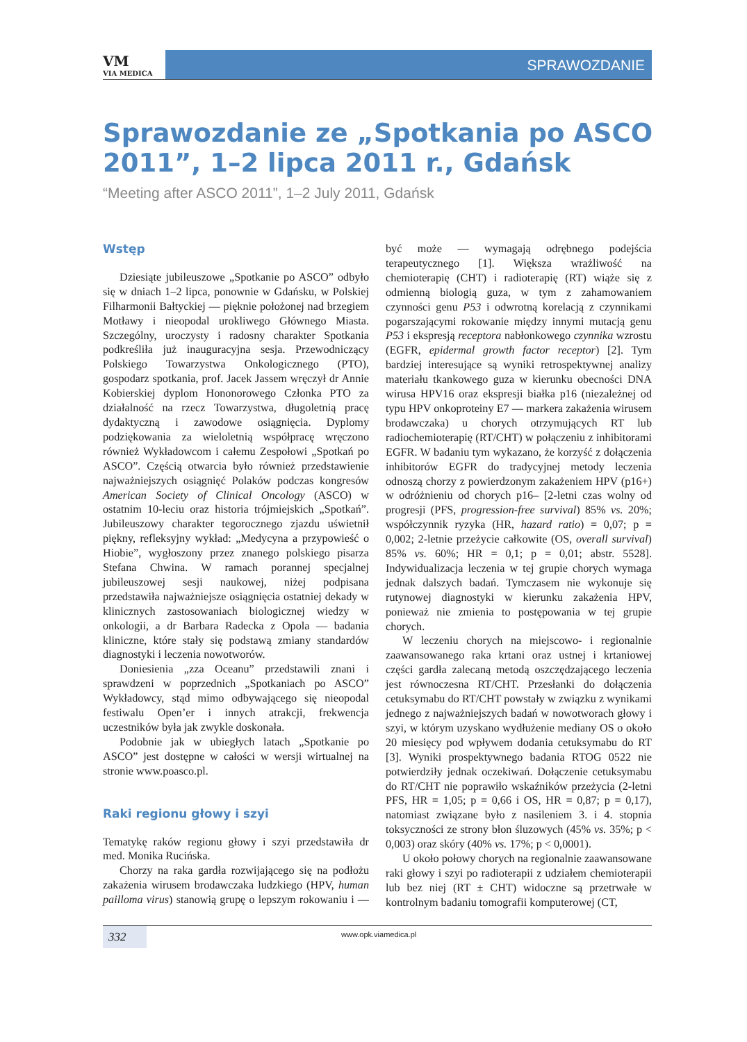VM
VIA MEDICA
SPRAWOZDANIE
Sprawozdanie ze „Spotkania po ASCO 2011”, 1–2 lipca 2011 r., Gdańsk
“Meeting after ASCO 2011”, 1–2 July 2011, Gdańsk
Wstęp
Dziesiąte jubileuszowe „Spotkanie po ASCO” odbyło się w dniach 1–2 lipca, ponownie w Gdańsku, w Polskiej Filharmonii Bałtyckiej — pięknie położonej nad brzegiem Motławy i nieopodal urokliwego Głównego Miasta. Szczególny, uroczysty i radosny charakter Spotkania podkreśliła już inauguracyjna sesja. Przewodniczący Polskiego Towarzystwa Onkologicznego (PTO), gospodarz spotkania, prof. Jacek Jassem wręczył dr Annie Kobierskiej dyplom Hononorowego Członka PTO za działalność na rzecz Towarzystwa, długoletnią pracę dydaktyczną i zawodowe osiągnięcia. Dyplomy podziękowania za wieloletnią współpracę wręczono również Wykładowcom i całemu Zespołowi „Spotkań po ASCO”. Częścią otwarcia było również przedstawienie najważniejszych osiągnięć Polaków podczas kongresów American Society of Clinical Oncology (ASCO) w ostatnim 10-leciu oraz historia trójmiejskich „Spotkań”. Jubileuszowy charakter tegorocznego zjazdu uświetnił piękny, refleksyjny wykład: „Medycyna a przypowieść o Hiobie”, wygłoszony przez znanego polskiego pisarza Stefana Chwina. W ramach porannej specjalnej jubileuszowej sesji naukowej, niżej podpisana przedstawiła najważniejsze osiągnięcia ostatniej dekady w klinicznych zastosowaniach biologicznej wiedzy w onkologii, a dr Barbara Radecka z Opola — badania kliniczne, które stały się podstawą zmiany standardów diagnostyki i leczenia nowotworów.
Doniesienia „zza Oceanu” przedstawili znani i sprawdzeni w poprzednich „Spotkaniach po ASCO” Wykładowcy, stąd mimo odbywającego się nieopodal festiwalu Open’er i innych atrakcji, frekwencja uczestników była jak zwykle doskonała.
Podobnie jak w ubiegłych latach „Spotkanie po ASCO” jest dostępne w całości w wersji wirtualnej na stronie www.poasco.pl.
Raki regionu głowy i szyi
Tematykę raków regionu głowy i szyi przedstawiła dr med. Monika Rucińska.
Chorzy na raka gardła rozwijającego się na podłożu zakażenia wirusem brodawczaka ludzkiego (HPV, human pailloma virus) stanowią grupę o lepszym rokowaniu i — być może — wymagają odrębnego podejścia terapeutycznego [1]. Większa wrażliwość na chemioterapię (CHT) i radioterapię (RT) wiąże się z odmienną biologią guza, w tym z zahamowaniem czynności genu P53 i odwrotną korelacją z czynnikami pogarszającymi rokowanie między innymi mutacją genu P53 i ekspresją receptora nabłonkowego czynnika wzrostu (EGFR, epidermal growth factor receptor) [2]. Tym bardziej interesujące są wyniki retrospektywnej analizy materiału tkankowego guza w kierunku obecności DNA wirusa HPV16 oraz ekspresji białka p16 (niezależnej od typu HPV onkoproteiny E7 — markera zakażenia wirusem brodawczaka) u chorych otrzymujących RT lub radiochemioterapię (RT/CHT) w połączeniu z inhibitorami EGFR. W badaniu tym wykazano, że korzyść z dołączenia inhibitorów EGFR do tradycyjnej metody leczenia odnoszą chorzy z powierdzonym zakażeniem HPV (p16+) w odróżnieniu od chorych p16– [2-letni czas wolny od progresji (PFS, progression-free survival) 85% vs. 20%; współczynnik ryzyka (HR, hazard ratio) = 0,07; p = 0,002; 2-letnie przeżycie całkowite (OS, overall survival) 85% vs. 60%; HR = 0,1; p = 0,01; abstr. 5528]. Indywidualizacja leczenia w tej grupie chorych wymaga jednak dalszych badań. Tymczasem nie wykonuje się rutynowej diagnostyki w kierunku zakażenia HPV, ponieważ nie zmienia to postępowania w tej grupie chorych.
W leczeniu chorych na miejscowo- i regionalnie zaawansowanego raka krtani oraz ustnej i krtaniowej części gardła zalecaną metodą oszczędzającego leczenia jest równoczesna RT/CHT. Przesłanki do dołączenia cetuksymabu do RT/CHT powstały w związku z wynikami jednego z najważniejszych badań w nowotworach głowy i szyi, w którym uzyskano wydłużenie mediany OS o około 20 miesięcy pod wpływem dodania cetuksymabu do RT [3]. Wyniki prospektywnego badania RTOG 0522 nie potwierdziły jednak oczekiwań. Dołączenie cetuksymabu do RT/CHT nie poprawiło wskaźników przeżycia (2-letni PFS, HR = 1,05; p = 0,66 i OS, HR = 0,87; p = 0,17), natomiast związane było z nasileniem 3. i 4. stopnia toksyczności ze strony błon śluzowych (45% vs. 35%; p < 0,003) oraz skóry (40% vs. 17%; p < 0,0001).
U około połowy chorych na regionalnie zaawansowane raki głowy i szyi po radioterapii z udziałem chemioterapii lub bez niej (RT ± CHT) widoczne są przetrwałe w kontrolnym badaniu tomografii komputerowej (CT,
332 www.opk.viamedica.pl